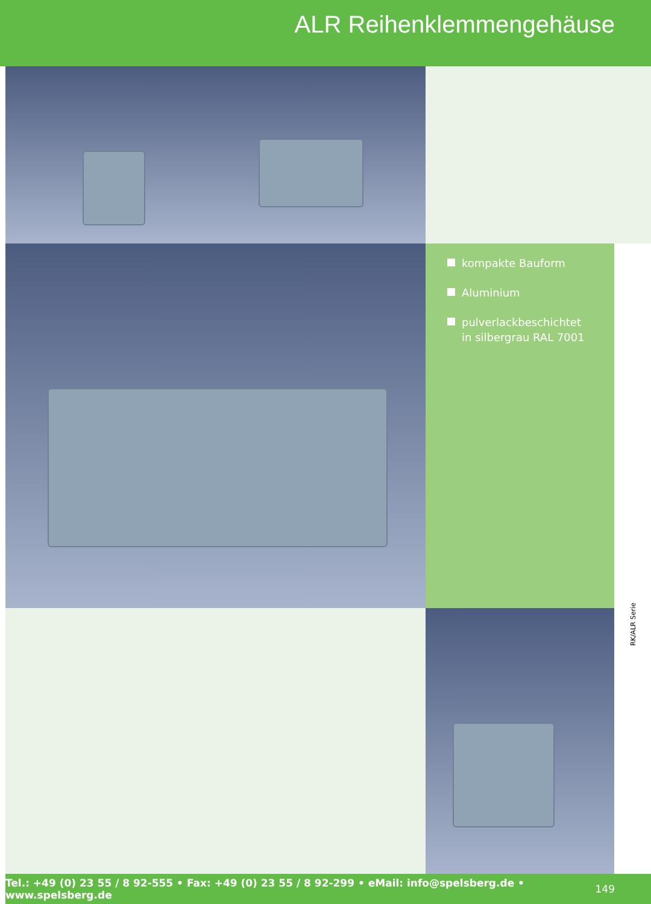ALR Reihenklemmengehäuse
kompakte Bauform
Aluminium
pulverlackbeschichtet
in silbergrau RAL 7001
RK/ALR Serie
Tel.: +49 (0) 23 55 / 8 92-555 • Fax: +49 (0) 23 55 / 8 92-299 • eMail: info@spelsberg.de • www.spelsberg.de 149